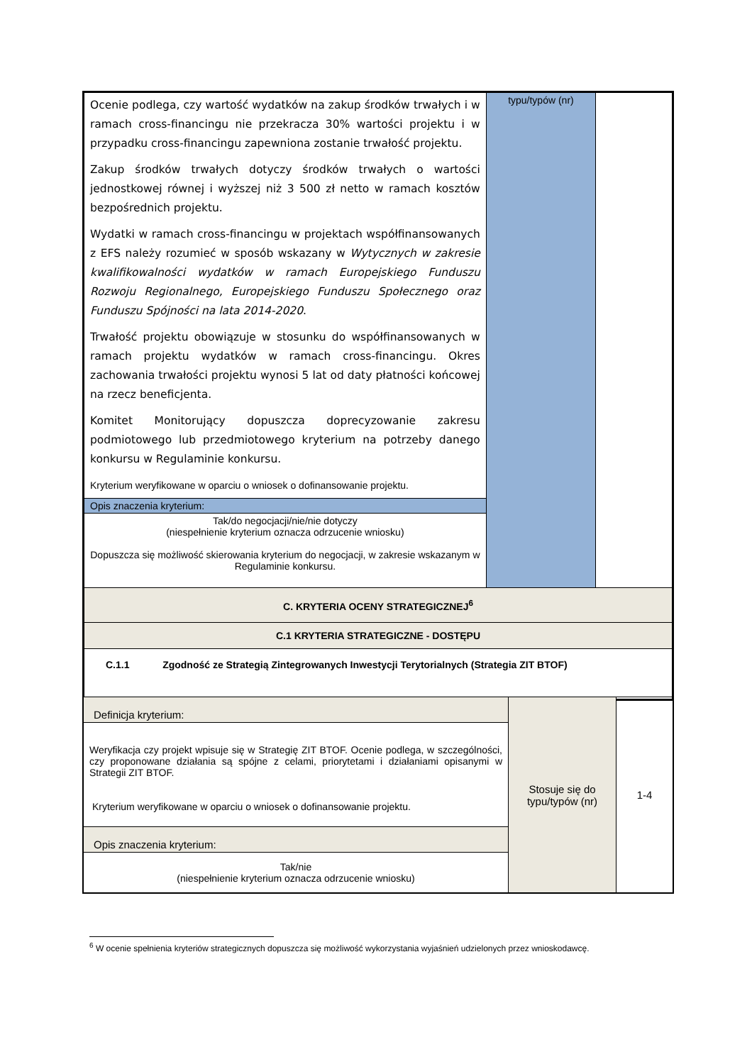| Ocenie podlega, czy wartość wydatków na zakup środków trwałych i w ramach cross-financingu nie przekracza 30% wartości projektu i w przypadku cross-financingu zapewniona zostanie trwałość projektu. Zakup środków trwałych dotyczy środków trwałych o wartości jednostkowej równej i wyższej niż 3 500 zł netto w ramach kosztów bezpośrednich projektu. Wydatki w ramach cross-financingu w projektach współfinansowanych z EFS należy rozumieć w sposób wskazany w Wytycznych w zakresie kwalifikowalności wydatków w ramach Europejskiego Funduszu Rozwoju Regionalnego, Europejskiego Funduszu Społecznego oraz Funduszu Spójności na lata 2014-2020 . Trwałość projektu obowiązuje w stosunku do współfinansowanych w ramach projektu wydatków w ramach cross-financingu. Okres zachowania trwałości projektu wynosi 5 lat od daty płatności końcowej na rzecz beneficjenta. Komitet Monitorujący dopuszcza doprecyzowanie zakresu podmiotowego lub przedmiotowego kryterium na potrzeby danego konkursu w Regulaminie konkursu. Kryterium weryfikowane w oparciu o wniosek o dofinansowanie projektu. | typu/typów (nr) | |
| Opis znaczenia kryterium: | | |
| Tak/do negocjacji/nie/nie dotyczy (niespełnienie kryterium oznacza odrzucenie wniosku) Dopuszcza się możliwość skierowania kryterium do negocjacji, w zakresie wskazanym w Regulaminie konkursu. | | |
| C. KRYTERIA OCENY STRATEGICZNEJ<sup>6</sup> | | |
| C.1 KRYTERIA STRATEGICZNE - DOSTĘPU | | |
| C.1.1 Zgodność ze Strategią Zintegrowanych Inwestycji Terytorialnych (Strategia ZIT BTOF) | | |
| Definicja kryterium: | Stosuje się do typu/typów (nr) | 1-4 |
| Weryfikacja czy projekt wpisuje się w Strategię ZIT BTOF. Ocenie podlega, w szczególności, czy proponowane działania są spójne z celami, priorytetami i działaniami opisanymi w Strategii ZIT BTOF. Kryterium weryfikowane w oparciu o wniosek o dofinansowanie projektu. | | |
| Opis znaczenia kryterium: | | |
| Tak/nie (niespełnienie kryterium oznacza odrzucenie wniosku) | | |
<sup>6</sup> W ocenie spełnienia kryteriów strategicznych dopuszcza się możliwość wykorzystania wyjaśnień udzielonych przez wnioskodawcę.